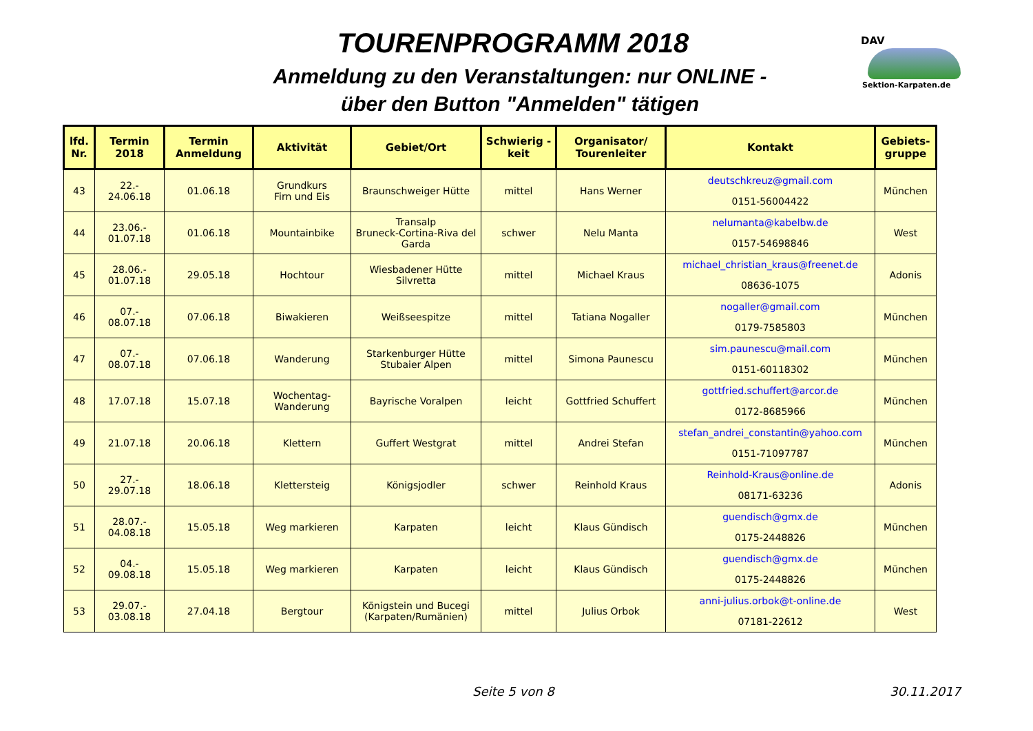TOURENPROGRAMM 2018
Anmeldung zu den Veranstaltungen: nur ONLINE -
über den Button "Anmelden" tätigen
DAV
Sektion-Karpaten.de
| lfd. Nr. | Termin 2018 | Termin Anmeldung | Aktivität | Gebiet/Ort | Schwierig - keit | Organisator/ Tourenleiter | Kontakt | Gebiets-gruppe |
| --- | --- | --- | --- | --- | --- | --- | --- | --- |
| 43 | 22.- 24.06.18 | 01.06.18 | Grundkurs Firn und Eis | Braunschweiger Hütte | mittel | Hans Werner | deutschkreuz@gmail.com 0151-56004422 | München |
| 44 | 23.06.- 01.07.18 | 01.06.18 | Mountainbike | Transalp Bruneck-Cortina-Riva del Garda | schwer | Nelu Manta | nelumanta@kabelbw.de 0157-54698846 | West |
| 45 | 28.06.- 01.07.18 | 29.05.18 | Hochtour | Wiesbadener Hütte Silvretta | mittel | Michael Kraus | michael_christian_kraus@freenet.de 08636-1075 | Adonis |
| 46 | 07.- 08.07.18 | 07.06.18 | Biwakieren | Weißseespitze | mittel | Tatiana Nogaller | nogaller@gmail.com 0179-7585803 | München |
| 47 | 07.- 08.07.18 | 07.06.18 | Wanderung | Starkenburger Hütte Stubaier Alpen | mittel | Simona Paunescu | sim.paunescu@mail.com 0151-60118302 | München |
| 48 | 17.07.18 | 15.07.18 | Wochentag- Wanderung | Bayrische Voralpen | leicht | Gottfried Schuffert | gottfried.schuffert@arcor.de 0172-8685966 | München |
| 49 | 21.07.18 | 20.06.18 | Klettern | Guffert Westgrat | mittel | Andrei Stefan | stefan_andrei_constantin@yahoo.com 0151-71097787 | München |
| 50 | 27.- 29.07.18 | 18.06.18 | Klettersteig | Königsjodler | schwer | Reinhold Kraus | Reinhold-Kraus@online.de 08171-63236 | Adonis |
| 51 | 28.07.- 04.08.18 | 15.05.18 | Weg markieren | Karpaten | leicht | Klaus Gündisch | guendisch@gmx.de 0175-2448826 | München |
| 52 | 04.- 09.08.18 | 15.05.18 | Weg markieren | Karpaten | leicht | Klaus Gündisch | guendisch@gmx.de 0175-2448826 | München |
| 53 | 29.07.- 03.08.18 | 27.04.18 | Bergtour | Königstein und Bucegi (Karpaten/Rumänien) | mittel | Julius Orbok | anni-julius.orbok@t-online.de 07181-22612 | West |
Seite 5 von 8 30.11.2017